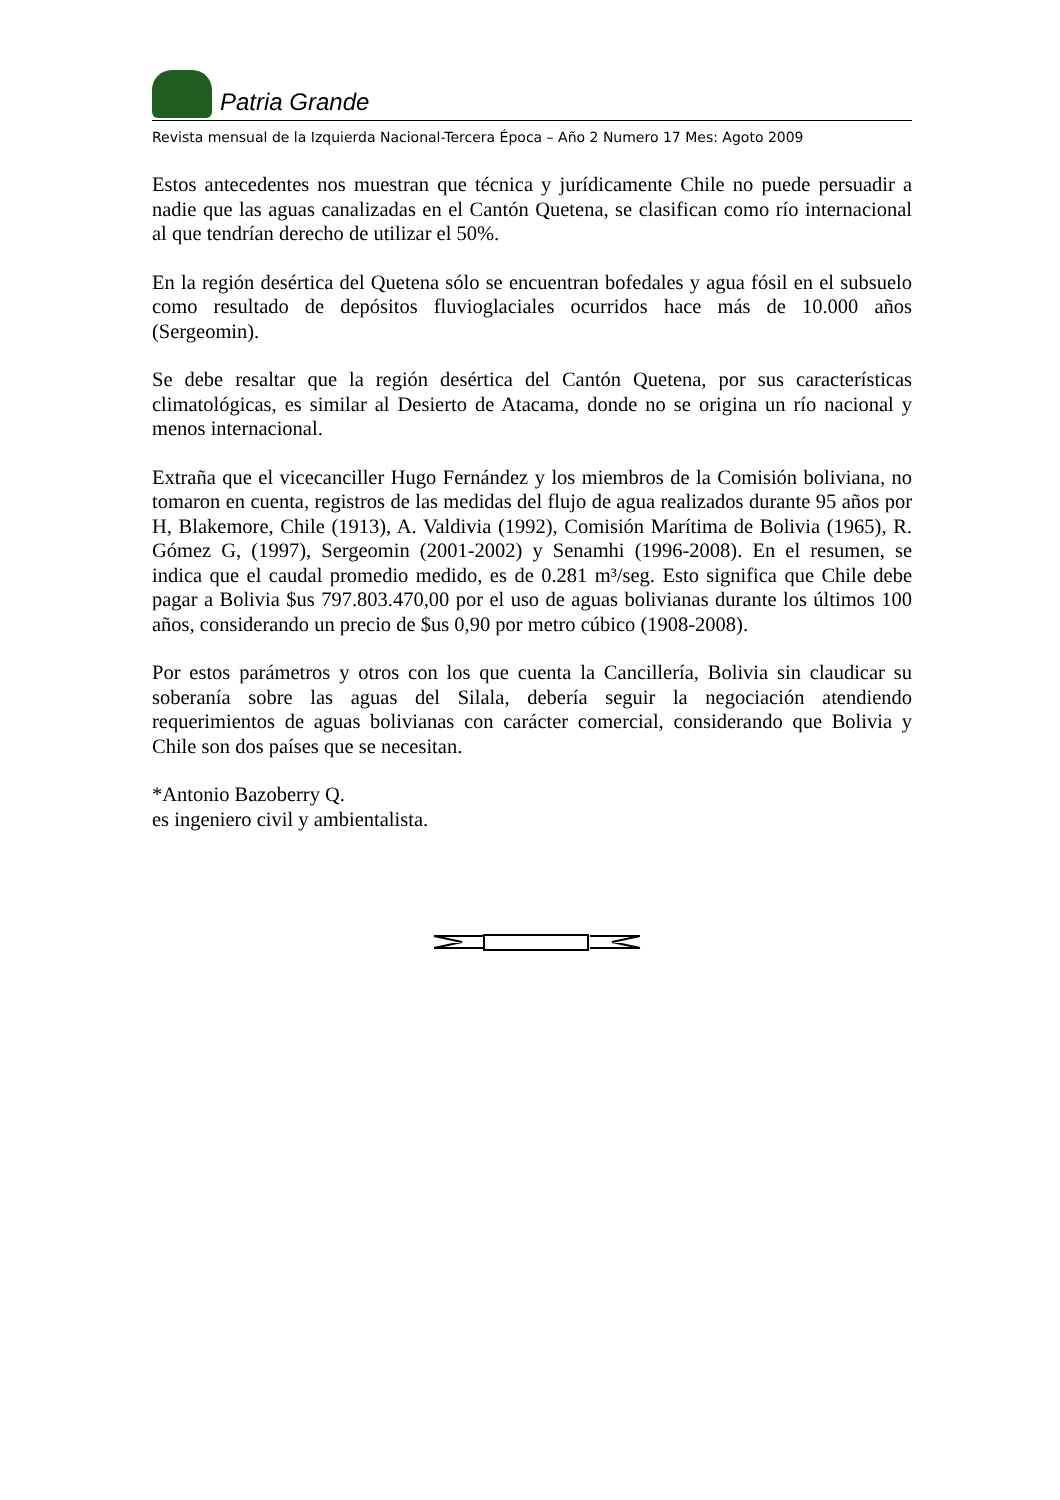Patria Grande
Revista mensual de la Izquierda Nacional-Tercera Época – Año 2 Numero 17 Mes: Agoto 2009
Estos antecedentes nos muestran que técnica y jurídicamente Chile no puede persuadir a nadie que las aguas canalizadas en el Cantón Quetena, se clasifican como río internacional al que tendrían derecho de utilizar el 50%.
En la región desértica del Quetena sólo se encuentran bofedales y agua fósil en el subsuelo como resultado de depósitos fluvioglaciales ocurridos hace más de 10.000 años (Sergeomin).
Se debe resaltar que la región desértica del Cantón Quetena, por sus características climatológicas, es similar al Desierto de Atacama, donde no se origina un río nacional y menos internacional.
Extraña que el vicecanciller Hugo Fernández y los miembros de la Comisión boliviana, no tomaron en cuenta, registros de las medidas del flujo de agua realizados durante 95 años por H, Blakemore, Chile (1913), A. Valdivia (1992), Comisión Marítima de Bolivia (1965), R. Gómez G, (1997), Sergeomin (2001-2002) y Senamhi (1996-2008). En el resumen, se indica que el caudal promedio medido, es de 0.281 m³/seg. Esto significa que Chile debe pagar a Bolivia $us 797.803.470,00 por el uso de aguas bolivianas durante los últimos 100 años, considerando un precio de $us 0,90 por metro cúbico (1908-2008).
Por estos parámetros y otros con los que cuenta la Cancillería, Bolivia sin claudicar su soberanía sobre las aguas del Silala, debería seguir la negociación atendiendo requerimientos de aguas bolivianas con carácter comercial, considerando que Bolivia y Chile son dos países que se necesitan.
*Antonio Bazoberry Q.
es ingeniero civil y ambientalista.